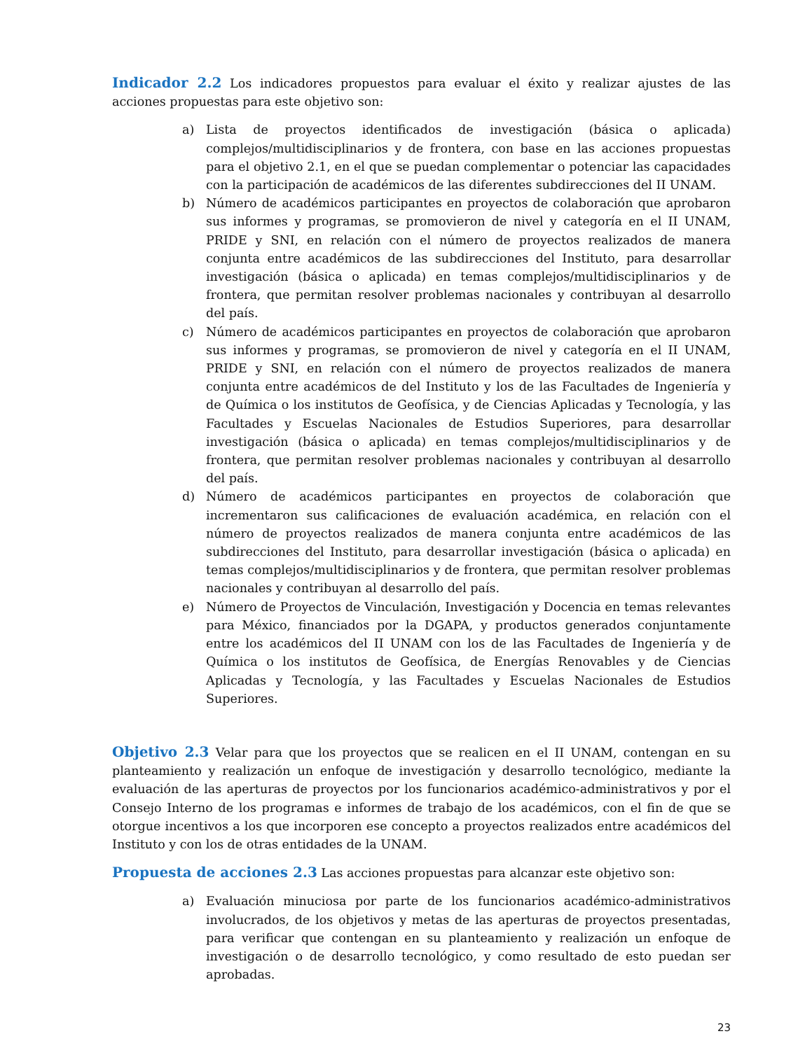Indicador 2.2 Los indicadores propuestos para evaluar el éxito y realizar ajustes de las acciones propuestas para este objetivo son:
a) Lista de proyectos identificados de investigación (básica o aplicada) complejos/multidisciplinarios y de frontera, con base en las acciones propuestas para el objetivo 2.1, en el que se puedan complementar o potenciar las capacidades con la participación de académicos de las diferentes subdirecciones del II UNAM.
b) Número de académicos participantes en proyectos de colaboración que aprobaron sus informes y programas, se promovieron de nivel y categoría en el II UNAM, PRIDE y SNI, en relación con el número de proyectos realizados de manera conjunta entre académicos de las subdirecciones del Instituto, para desarrollar investigación (básica o aplicada) en temas complejos/multidisciplinarios y de frontera, que permitan resolver problemas nacionales y contribuyan al desarrollo del país.
c) Número de académicos participantes en proyectos de colaboración que aprobaron sus informes y programas, se promovieron de nivel y categoría en el II UNAM, PRIDE y SNI, en relación con el número de proyectos realizados de manera conjunta entre académicos de del Instituto y los de las Facultades de Ingeniería y de Química o los institutos de Geofísica, y de Ciencias Aplicadas y Tecnología, y las Facultades y Escuelas Nacionales de Estudios Superiores, para desarrollar investigación (básica o aplicada) en temas complejos/multidisciplinarios y de frontera, que permitan resolver problemas nacionales y contribuyan al desarrollo del país.
d) Número de académicos participantes en proyectos de colaboración que incrementaron sus calificaciones de evaluación académica, en relación con el número de proyectos realizados de manera conjunta entre académicos de las subdirecciones del Instituto, para desarrollar investigación (básica o aplicada) en temas complejos/multidisciplinarios y de frontera, que permitan resolver problemas nacionales y contribuyan al desarrollo del país.
e) Número de Proyectos de Vinculación, Investigación y Docencia en temas relevantes para México, financiados por la DGAPA, y productos generados conjuntamente entre los académicos del II UNAM con los de las Facultades de Ingeniería y de Química o los institutos de Geofísica, de Energías Renovables y de Ciencias Aplicadas y Tecnología, y las Facultades y Escuelas Nacionales de Estudios Superiores.
Objetivo 2.3 Velar para que los proyectos que se realicen en el II UNAM, contengan en su planteamiento y realización un enfoque de investigación y desarrollo tecnológico, mediante la evaluación de las aperturas de proyectos por los funcionarios académico-administrativos y por el Consejo Interno de los programas e informes de trabajo de los académicos, con el fin de que se otorgue incentivos a los que incorporen ese concepto a proyectos realizados entre académicos del Instituto y con los de otras entidades de la UNAM.
Propuesta de acciones 2.3 Las acciones propuestas para alcanzar este objetivo son:
a) Evaluación minuciosa por parte de los funcionarios académico-administrativos involucrados, de los objetivos y metas de las aperturas de proyectos presentadas, para verificar que contengan en su planteamiento y realización un enfoque de investigación o de desarrollo tecnológico, y como resultado de esto puedan ser aprobadas.
23